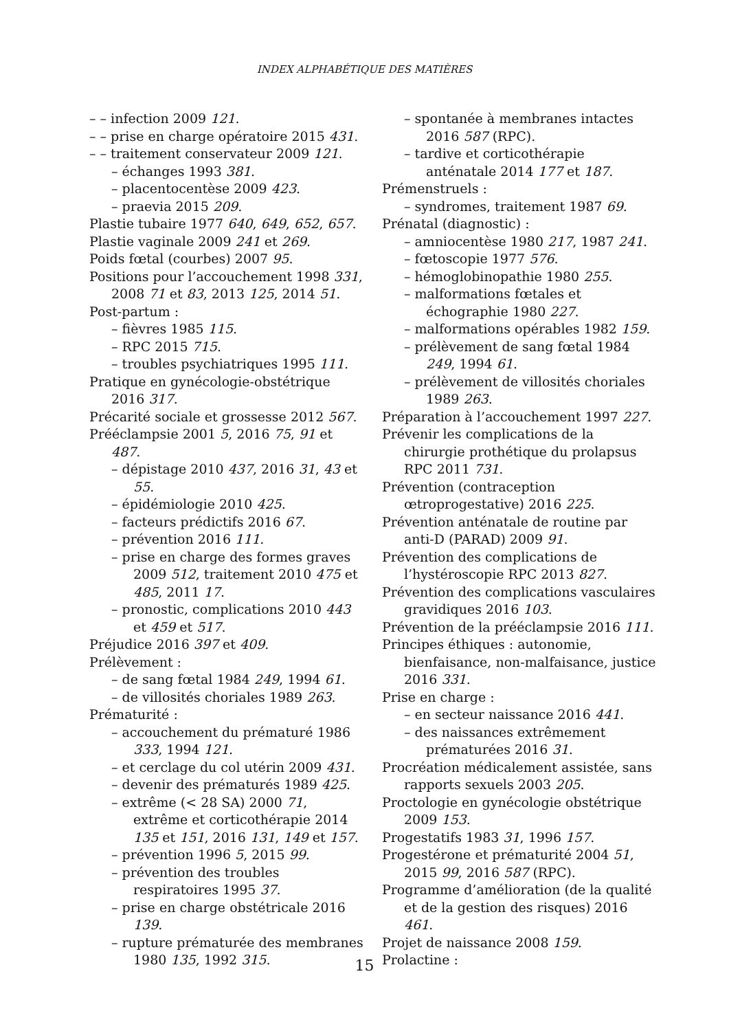INDEX ALPHABÉTIQUE DES MATIÈRES
– – infection 2009 121.
– – prise en charge opératoire 2015 431.
– – traitement conservateur 2009 121.
– échanges 1993 381.
– placentocentèse 2009 423.
– praevia 2015 209.
Plastie tubaire 1977 640, 649, 652, 657.
Plastie vaginale 2009 241 et 269.
Poids fœtal (courbes) 2007 95.
Positions pour l’accouchement 1998 331, 2008 71 et 83, 2013 125, 2014 51.
Post-partum :
– fièvres 1985 115.
– RPC 2015 715.
– troubles psychiatriques 1995 111.
Pratique en gynécologie-obstétrique 2016 317.
Précarité sociale et grossesse 2012 567.
Prééclampsie 2001 5, 2016 75, 91 et 487.
– dépistage 2010 437, 2016 31, 43 et 55.
– épidémiologie 2010 425.
– facteurs prédictifs 2016 67.
– prévention 2016 111.
– prise en charge des formes graves 2009 512, traitement 2010 475 et 485, 2011 17.
– pronostic, complications 2010 443 et 459 et 517.
Préjudice 2016 397 et 409.
Prélèvement :
– de sang fœtal 1984 249, 1994 61.
– de villosités choriales 1989 263.
Prématurité :
– accouchement du prématuré 1986 333, 1994 121.
– et cerclage du col utérin 2009 431.
– devenir des prématurés 1989 425.
– extrême (< 28 SA) 2000 71, extrême et corticothérapie 2014 135 et 151, 2016 131, 149 et 157.
– prévention 1996 5, 2015 99.
– prévention des troubles respiratoires 1995 37.
– prise en charge obstétricale 2016 139.
– rupture prématurée des membranes 1980 135, 1992 315.
– spontanée à membranes intactes 2016 587 (RPC).
– tardive et corticothérapie anténatale 2014 177 et 187.
Prémenstruels :
– syndromes, traitement 1987 69.
Prénatal (diagnostic) :
– amniocentèse 1980 217, 1987 241.
– fœtoscopie 1977 576.
– hémoglobinopathie 1980 255.
– malformations fœtales et échographie 1980 227.
– malformations opérables 1982 159.
– prélèvement de sang fœtal 1984 249, 1994 61.
– prélèvement de villosités choriales 1989 263.
Préparation à l’accouchement 1997 227.
Prévenir les complications de la chirurgie prothétique du prolapsus RPC 2011 731.
Prévention (contraception œtroprogestative) 2016 225.
Prévention anténatale de routine par anti-D (PARAD) 2009 91.
Prévention des complications de l’hystéroscopie RPC 2013 827.
Prévention des complications vasculaires gravidiques 2016 103.
Prévention de la prééclampsie 2016 111.
Principes éthiques : autonomie, bienfaisance, non-malfaisance, justice 2016 331.
Prise en charge :
– en secteur naissance 2016 441.
– des naissances extrêmement prématurées 2016 31.
Procréation médicalement assistée, sans rapports sexuels 2003 205.
Proctologie en gynécologie obstétrique 2009 153.
Progestatifs 1983 31, 1996 157.
Progestérone et prématurité 2004 51, 2015 99, 2016 587 (RPC).
Programme d’amélioration (de la qualité et de la gestion des risques) 2016 461.
Projet de naissance 2008 159.
Prolactine :
15